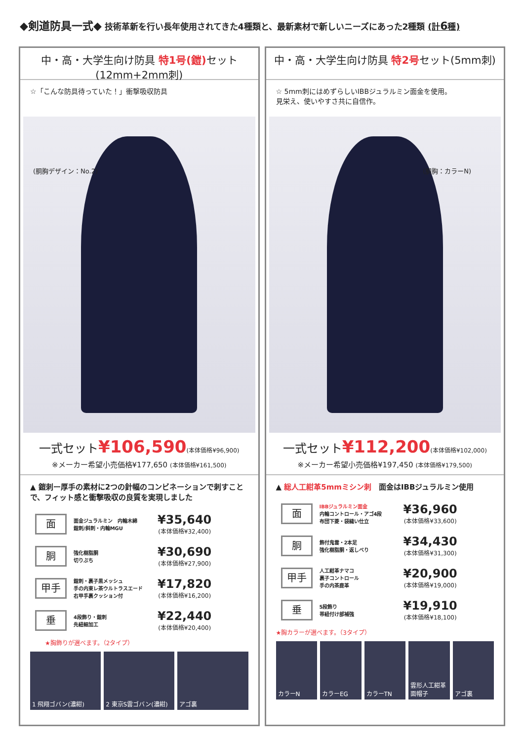◆剣道防具一式◆ 技術革新を行い長年使用されてきた4種類と、最新素材で新しいニーズにあった2種類 (計6種)
中・高・大学生向け防具 特1号(鎧) セット
(12mm+2mm刺)
☆「こんな防具待っていた！」衝撃吸収防具
(胴胸デザイン：No.2)
一式セット¥106,590(本体価格¥96,900)
※メーカー希望小売価格¥177,650 (本体価格¥161,500)
▲ 鎧刺ー厚手の素材に2つの針幅のコンビネーションで刺すことで、フィット感と衝撃吸収の良質を実現しました
面
面金ジュラルミン　内輪木綿
鎧刺/斜刺・内輪MGU
¥35,640
(本体価格¥32,400)
胴
強化樹脂胴
切りぶち
¥30,690
(本体価格¥27,900)
甲手
鎧刺・裏子黒メッシュ
手の内東レ茶ウルトラスエード
右甲手裏クッション付
¥17,820
(本体価格¥16,200)
垂
4段飾り・鎧刺
先紐細加工
¥22,440
(本体価格¥20,400)
★胸飾りが選べます。（2タイプ）
1 飛翔ゴバン(濃紺) 2 東京S雲ゴバン(濃紺) アゴ裏
中・高・大学生向け防具 特2号セット(5mm刺)
☆ 5mm刺にはめずらしいIBBジュラルミン面金を使用。
見栄え、使いやすさ共に自信作。
(胴胸：カラーN)
一式セット¥112,200(本体価格¥102,000)
※メーカー希望小売価格¥197,450 (本体価格¥179,500)
▲ 総人工紺革5mmミシン刺　面金はIBBジュラルミン使用
面
IBBジュラルミン面金
内輪コントロール・アゴ4段
布団下菱・袋縫い仕立
¥36,960
(本体価格¥33,600)
胴
飾付鬼雲・2本足
強化樹脂胴・返しべり
¥34,430
(本体価格¥31,300)
甲手
人工紺革ナマコ
裏子コントロール
手の内茶鹿革
¥20,900
(本体価格¥19,000)
垂
5段飾り
帯紐付け部補強
¥19,910
(本体価格¥18,100)
★胸カラーが選べます。（3タイプ）
カラーN カラーEG カラーTN 雲形人工紺革面帽子 アゴ裏